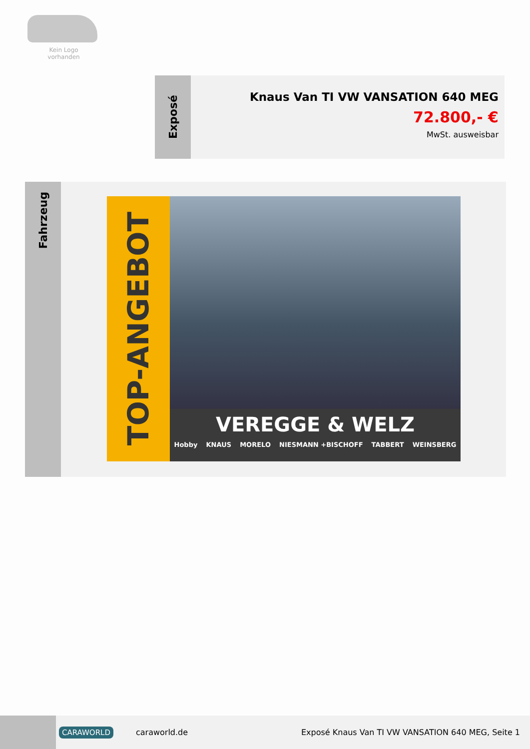Kein Logo
vorhanden
Exposé
Knaus Van TI VW VANSATION 640 MEG
72.800,- €
MwSt. ausweisbar
Fahrzeug
TOP-ANGEBOT
VEREGGE & WELZ
Hobby KNAUS MORELO NIESMANN +BISCHOFF TABBERT WEINSBERG
CARAWORLD caraworld.de Exposé Knaus Van TI VW VANSATION 640 MEG, Seite 1